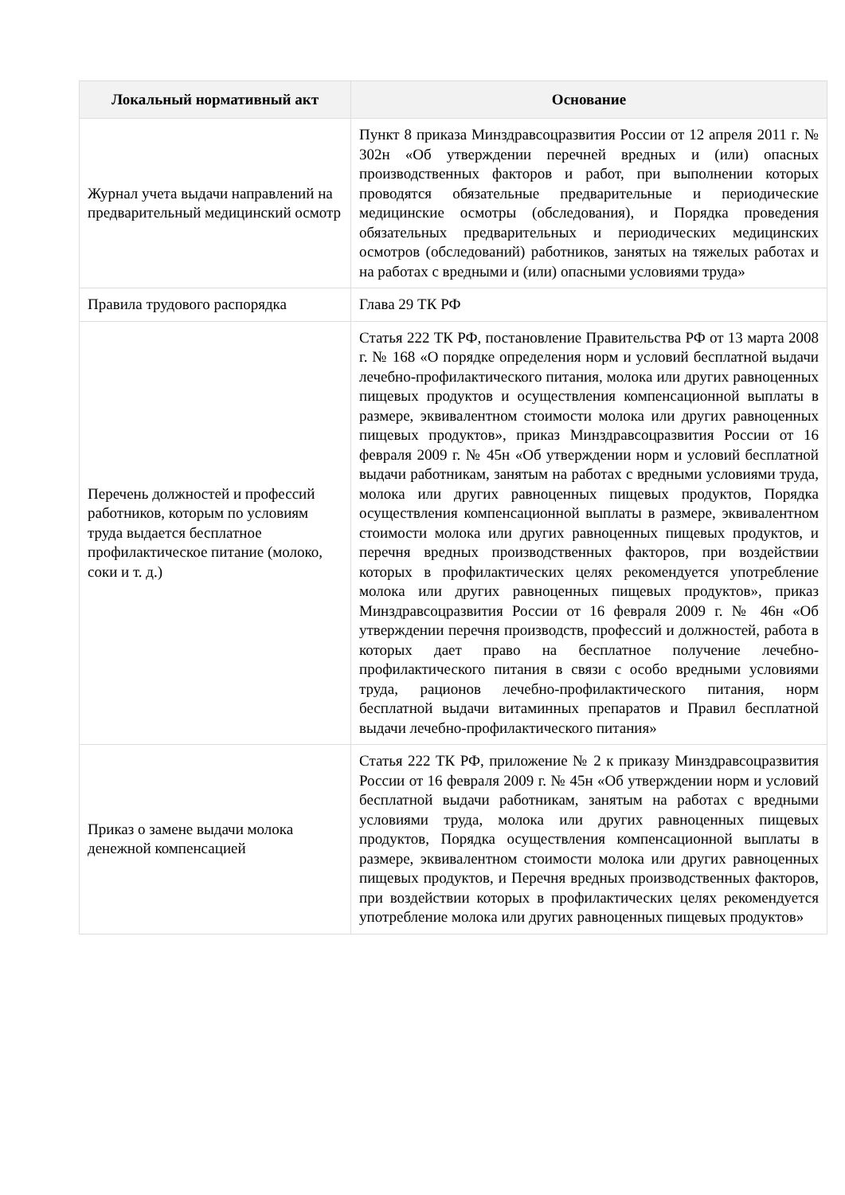| Локальный нормативный акт | Основание |
| --- | --- |
| Журнал учета выдачи направлений на предварительный медицинский осмотр | Пункт 8 приказа Минздравсоцразвития России от 12 апреля 2011 г. № 302н «Об утверждении перечней вредных и (или) опасных производственных факторов и работ, при выполнении которых проводятся обязательные предварительные и периодические медицинские осмотры (обследования), и Порядка проведения обязательных предварительных и периодических медицинских осмотров (обследований) работников, занятых на тяжелых работах и на работах с вредными и (или) опасными условиями труда» |
| Правила трудового распорядка | Глава 29 ТК РФ |
| Перечень должностей и профессий работников, которым по условиям труда выдается бесплатное профилактическое питание (молоко, соки и т. д.) | Статья 222 ТК РФ, постановление Правительства РФ от 13 марта 2008 г. № 168 «О порядке определения норм и условий бесплатной выдачи лечебно-профилактического питания, молока или других равноценных пищевых продуктов и осуществления компенсационной выплаты в размере, эквивалентном стоимости молока или других равноценных пищевых продуктов», приказ Минздравсоцразвития России от 16 февраля 2009 г. № 45н «Об утверждении норм и условий бесплатной выдачи работникам, занятым на работах с вредными условиями труда, молока или других равноценных пищевых продуктов, Порядка осуществления компенсационной выплаты в размере, эквивалентном стоимости молока или других равноценных пищевых продуктов, и перечня вредных производственных факторов, при воздействии которых в профилактических целях рекомендуется употребление молока или других равноценных пищевых продуктов», приказ Минздравсоцразвития России от 16 февраля 2009 г. № 46н «Об утверждении перечня производств, профессий и должностей, работа в которых дает право на бесплатное получение лечебно-профилактического питания в связи с особо вредными условиями труда, рационов лечебно-профилактического питания, норм бесплатной выдачи витаминных препаратов и Правил бесплатной выдачи лечебно-профилактического питания» |
| Приказ о замене выдачи молока денежной компенсацией | Статья 222 ТК РФ, приложение № 2 к приказу Минздравсоцразвития России от 16 февраля 2009 г. № 45н «Об утверждении норм и условий бесплатной выдачи работникам, занятым на работах с вредными условиями труда, молока или других равноценных пищевых продуктов, Порядка осуществления компенсационной выплаты в размере, эквивалентном стоимости молока или других равноценных пищевых продуктов, и Перечня вредных производственных факторов, при воздействии которых в профилактических целях рекомендуется употребление молока или других равноценных пищевых продуктов» |